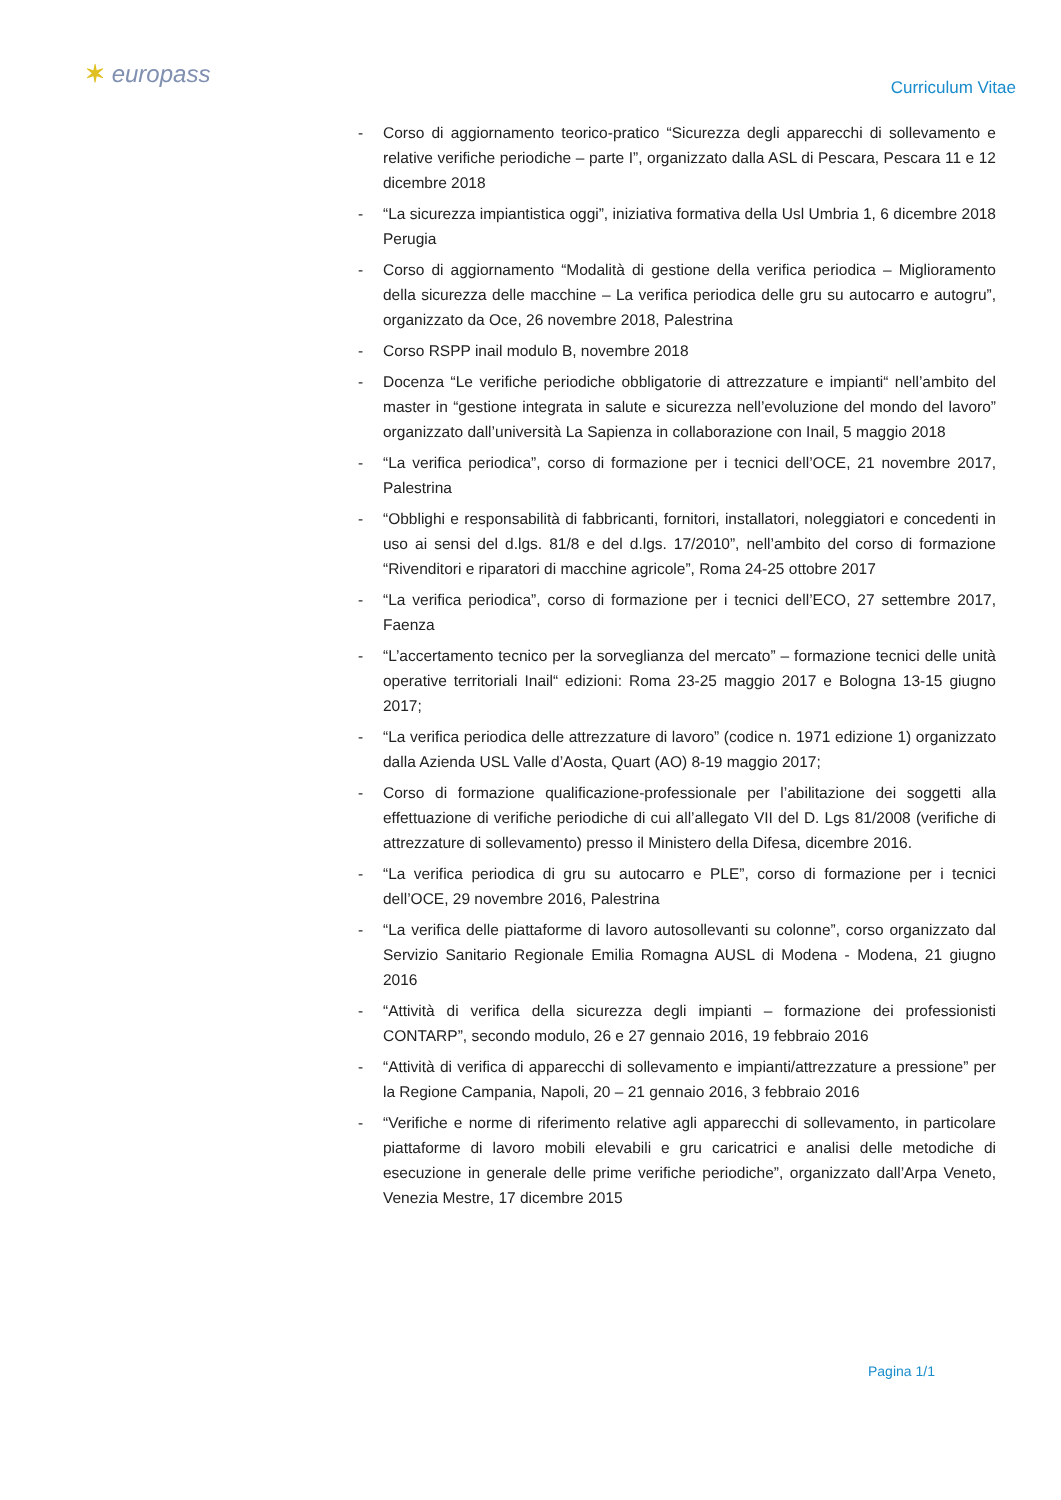✶ europass
Curriculum Vitae
- Corso di aggiornamento teorico-pratico “Sicurezza degli apparecchi di sollevamento e relative verifiche periodiche – parte I”, organizzato dalla ASL di Pescara, Pescara 11 e 12 dicembre 2018
- “La sicurezza impiantistica oggi”, iniziativa formativa della Usl Umbria 1, 6 dicembre 2018 Perugia
- Corso di aggiornamento “Modalità di gestione della verifica periodica – Miglioramento della sicurezza delle macchine – La verifica periodica delle gru su autocarro e autogru”, organizzato da Oce, 26 novembre 2018, Palestrina
- Corso RSPP inail modulo B, novembre 2018
- Docenza “Le verifiche periodiche obbligatorie di attrezzature e impianti“ nell’ambito del master in “gestione integrata in salute e sicurezza nell’evoluzione del mondo del lavoro” organizzato dall’università La Sapienza in collaborazione con Inail, 5 maggio 2018
- “La verifica periodica”, corso di formazione per i tecnici dell’OCE, 21 novembre 2017, Palestrina
- “Obblighi e responsabilità di fabbricanti, fornitori, installatori, noleggiatori e concedenti in uso ai sensi del d.lgs. 81/8 e del d.lgs. 17/2010”, nell’ambito del corso di formazione “Rivenditori e riparatori di macchine agricole”, Roma 24-25 ottobre 2017
- “La verifica periodica”, corso di formazione per i tecnici dell’ECO, 27 settembre 2017, Faenza
- “L’accertamento tecnico per la sorveglianza del mercato” – formazione tecnici delle unità operative territoriali Inail“ edizioni: Roma 23-25 maggio 2017 e Bologna 13-15 giugno 2017;
- “La verifica periodica delle attrezzature di lavoro” (codice n. 1971 edizione 1) organizzato dalla Azienda USL Valle d’Aosta, Quart (AO) 8-19 maggio 2017;
- Corso di formazione qualificazione-professionale per l’abilitazione dei soggetti alla effettuazione di verifiche periodiche di cui all’allegato VII del D. Lgs 81/2008 (verifiche di attrezzature di sollevamento) presso il Ministero della Difesa, dicembre 2016.
- “La verifica periodica di gru su autocarro e PLE”, corso di formazione per i tecnici dell’OCE, 29 novembre 2016, Palestrina
- “La verifica delle piattaforme di lavoro autosollevanti su colonne”, corso organizzato dal Servizio Sanitario Regionale Emilia Romagna AUSL di Modena - Modena, 21 giugno 2016
- “Attività di verifica della sicurezza degli impianti – formazione dei professionisti CONTARP”, secondo modulo, 26 e 27 gennaio 2016, 19 febbraio 2016
- “Attività di verifica di apparecchi di sollevamento e impianti/attrezzature a pressione” per la Regione Campania, Napoli, 20 – 21 gennaio 2016, 3 febbraio 2016
- “Verifiche e norme di riferimento relative agli apparecchi di sollevamento, in particolare piattaforme di lavoro mobili elevabili e gru caricatrici e analisi delle metodiche di esecuzione in generale delle prime verifiche periodiche”, organizzato dall’Arpa Veneto, Venezia Mestre, 17 dicembre 2015
Pagina 1/1